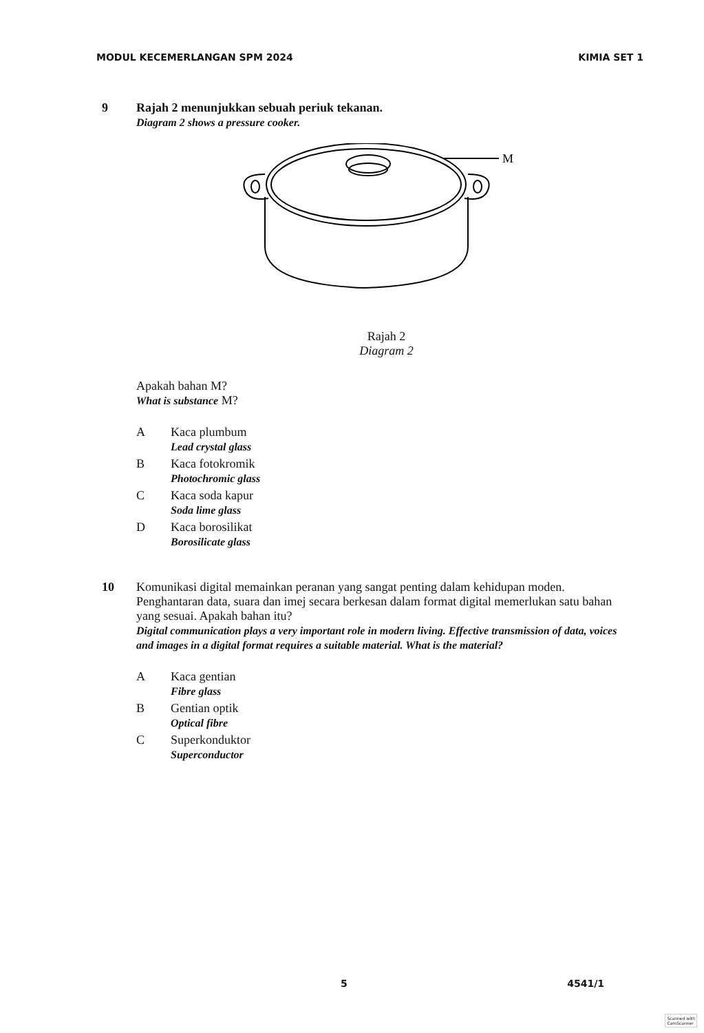MODUL KECEMERLANGAN SPM 2024 KIMIA SET 1
9 Rajah 2 menunjukkan sebuah periuk tekanan.
Diagram 2 shows a pressure cooker.
M
Rajah 2
Diagram 2
Apakah bahan M?
What is substance M?
A Kaca plumbum
Lead crystal glass
B Kaca fotokromik
Photochromic glass
C Kaca soda kapur
Soda lime glass
D Kaca borosilikat
Borosilicate glass
10 Komunikasi digital memainkan peranan yang sangat penting dalam kehidupan moden. Penghantaran data, suara dan imej secara berkesan dalam format digital memerlukan satu bahan yang sesuai. Apakah bahan itu?
Digital communication plays a very important role in modern living. Effective transmission of data, voices and images in a digital format requires a suitable material. What is the material?
A Kaca gentian
Fibre glass
B Gentian optik
Optical fibre
C Superkonduktor
Superconductor
5 4541/1
Scanned with
CamScanner